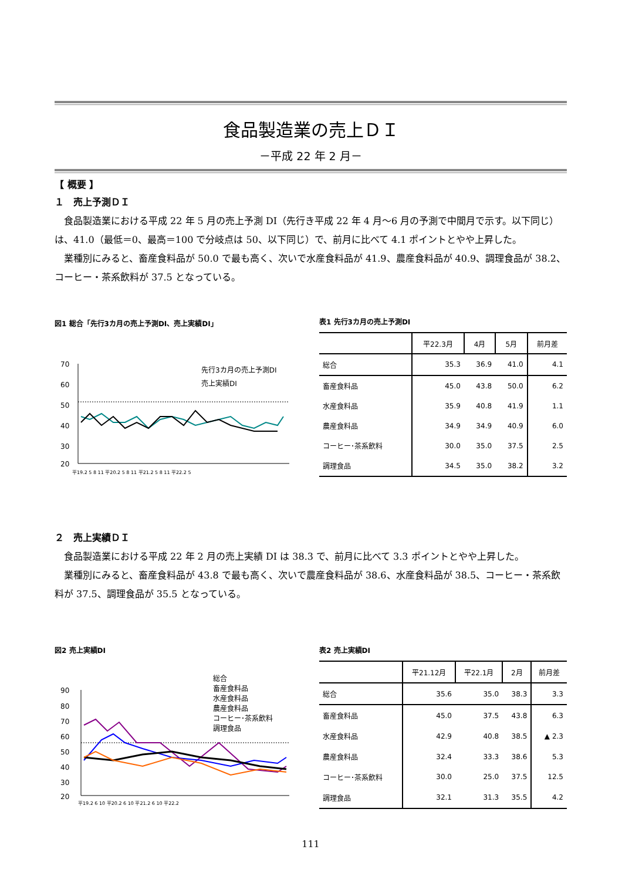食品製造業の売上ＤＩ
－平成 22 年 2 月－
【 概要 】
１　売上予測ＤＩ
食品製造業における平成 22 年 5 月の売上予測 DI（先行き平成 22 年 4 月～6 月の予測で中間月で示す。以下同じ）は、41.0（最低＝0、最高＝100 で分岐点は 50、以下同じ）で、前月に比べて 4.1 ポイントとやや上昇した。
業種別にみると、畜産食料品が 50.0 で最も高く、次いで水産食料品が 41.9、農産食料品が 40.9、調理食品が 38.2、コーヒー・茶系飲料が 37.5 となっている。
図1 総合「先行3カ月の売上予測DI、売上実績DI」
70
60
50
40
30
20
先行3カ月の売上予測DI
売上実績DI
平19.2 5 8 11 平20.2 5 8 11 平21.2 5 8 11 平22.2 5
表1 先行3カ月の売上予測DI
| | 平22.3月 | 4月 | 5月 | 前月差 |
| --- | --- | --- | --- | --- |
| 総合 | 35.3 | 36.9 | 41.0 | 4.1 |
| 畜産食料品 | 45.0 | 43.8 | 50.0 | 6.2 |
| 水産食料品 | 35.9 | 40.8 | 41.9 | 1.1 |
| 農産食料品 | 34.9 | 34.9 | 40.9 | 6.0 |
| コーヒー･茶系飲料 | 30.0 | 35.0 | 37.5 | 2.5 |
| 調理食品 | 34.5 | 35.0 | 38.2 | 3.2 |
２　売上実績ＤＩ
食品製造業における平成 22 年 2 月の売上実績 DI は 38.3 で、前月に比べて 3.3 ポイントとやや上昇した。
業種別にみると、畜産食料品が 43.8 で最も高く、次いで農産食料品が 38.6、水産食料品が 38.5、コーヒー・茶系飲料が 37.5、調理食品が 35.5 となっている。
図2 売上実績DI
90
80
70
60
50
40
30
20
総合
畜産食料品
水産食料品
農産食料品
コーヒー･茶系飲料
調理食品
平19.2 6 10 平20.2 6 10 平21.2 6 10 平22.2
表2 売上実績DI
| | 平21.12月 | 平22.1月 | 2月 | 前月差 |
| --- | --- | --- | --- | --- |
| 総合 | 35.6 | 35.0 | 38.3 | 3.3 |
| 畜産食料品 | 45.0 | 37.5 | 43.8 | 6.3 |
| 水産食料品 | 42.9 | 40.8 | 38.5 | ▲ 2.3 |
| 農産食料品 | 32.4 | 33.3 | 38.6 | 5.3 |
| コーヒー･茶系飲料 | 30.0 | 25.0 | 37.5 | 12.5 |
| 調理食品 | 32.1 | 31.3 | 35.5 | 4.2 |
111